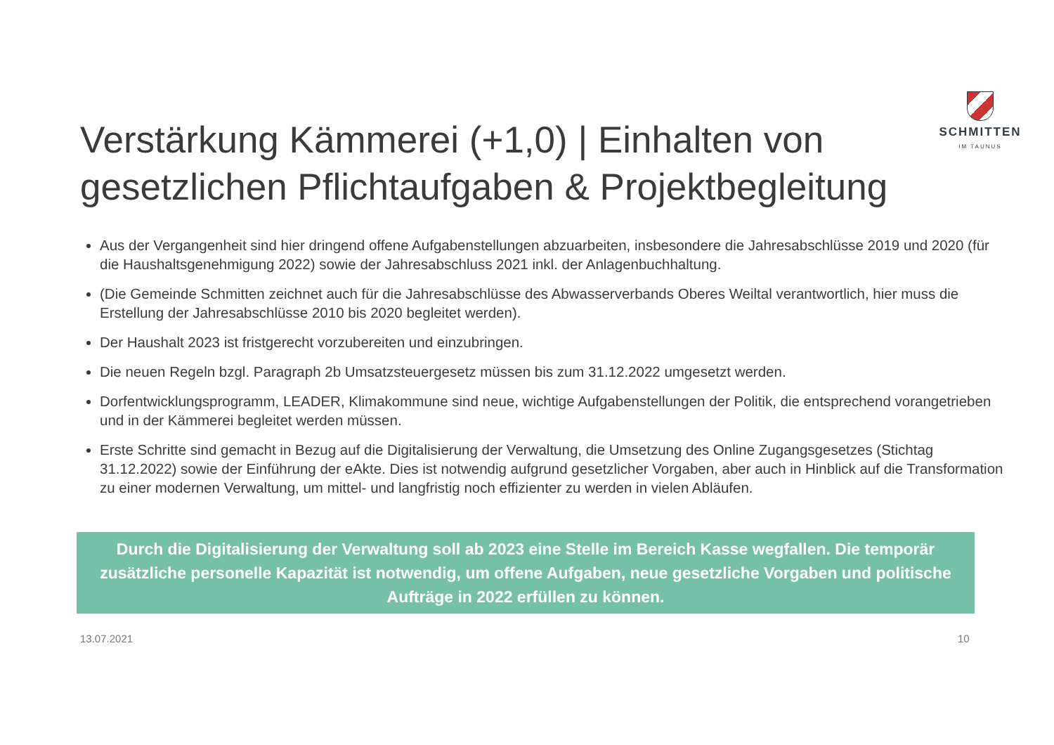SCHMITTEN
IM TAUNUS
Verstärkung Kämmerei (+1,0) | Einhalten von gesetzlichen Pflichtaufgaben & Projektbegleitung
Aus der Vergangenheit sind hier dringend offene Aufgabenstellungen abzuarbeiten, insbesondere die Jahresabschlüsse 2019 und 2020 (für die Haushaltsgenehmigung 2022) sowie der Jahresabschluss 2021 inkl. der Anlagenbuchhaltung.
(Die Gemeinde Schmitten zeichnet auch für die Jahresabschlüsse des Abwasserverbands Oberes Weiltal verantwortlich, hier muss die Erstellung der Jahresabschlüsse 2010 bis 2020 begleitet werden).
Der Haushalt 2023 ist fristgerecht vorzubereiten und einzubringen.
Die neuen Regeln bzgl. Paragraph 2b Umsatzsteuergesetz müssen bis zum 31.12.2022 umgesetzt werden.
Dorfentwicklungsprogramm, LEADER, Klimakommune sind neue, wichtige Aufgabenstellungen der Politik, die entsprechend vorangetrieben und in der Kämmerei begleitet werden müssen.
Erste Schritte sind gemacht in Bezug auf die Digitalisierung der Verwaltung, die Umsetzung des Online Zugangsgesetzes (Stichtag 31.12.2022) sowie der Einführung der eAkte. Dies ist notwendig aufgrund gesetzlicher Vorgaben, aber auch in Hinblick auf die Transformation zu einer modernen Verwaltung, um mittel- und langfristig noch effizienter zu werden in vielen Abläufen.
Durch die Digitalisierung der Verwaltung soll ab 2023 eine Stelle im Bereich Kasse wegfallen. Die temporär zusätzliche personelle Kapazität ist notwendig, um offene Aufgaben, neue gesetzliche Vorgaben und politische Aufträge in 2022 erfüllen zu können.
13.07.2021 10